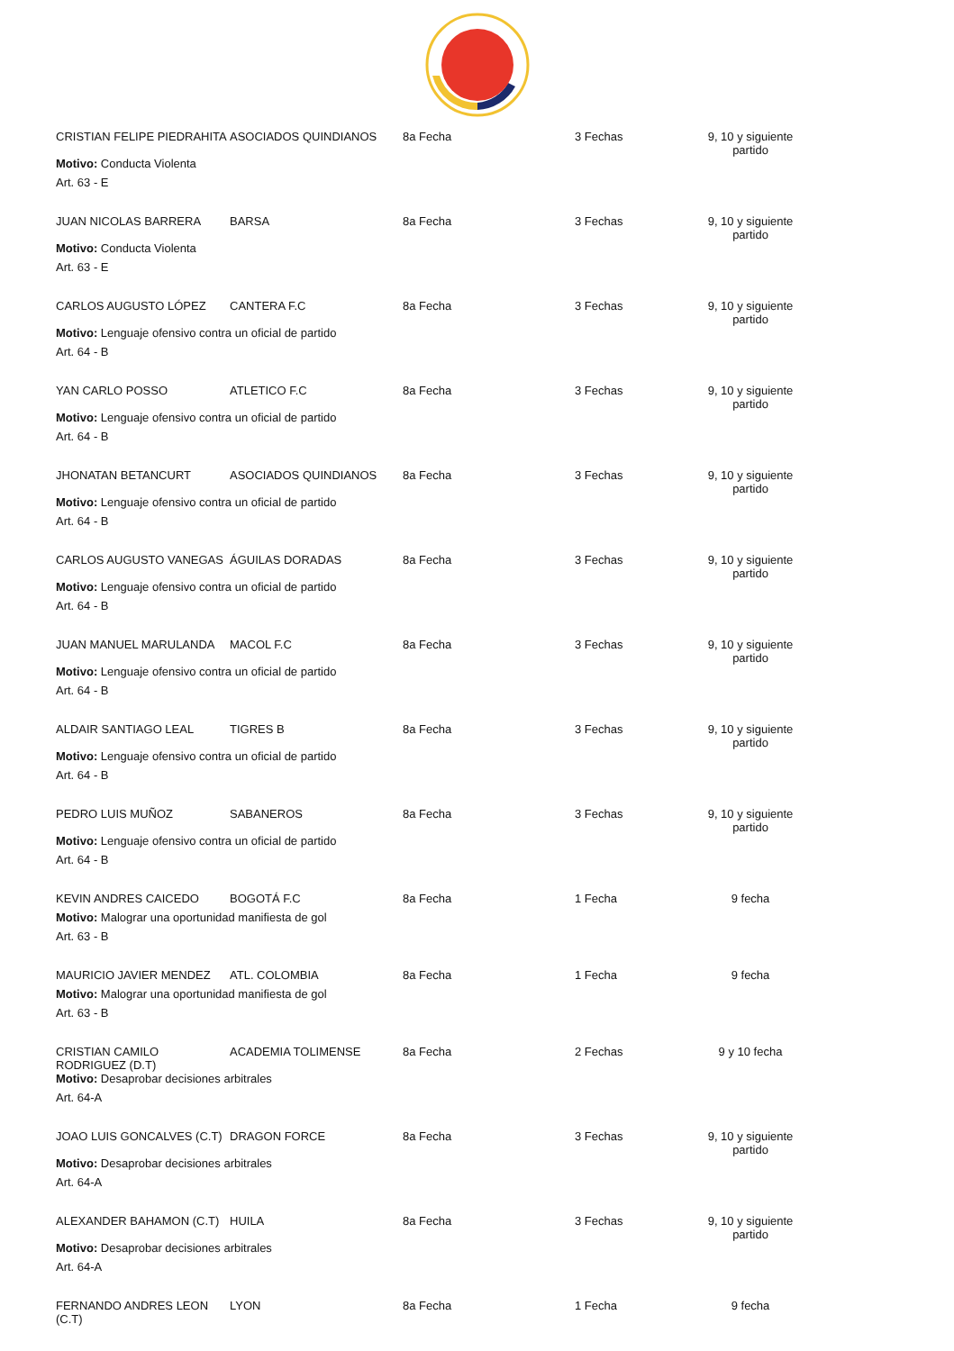| CRISTIAN FELIPE PIEDRAHITA | ASOCIADOS QUINDIANOS | 8a Fecha | 3 Fechas | 9, 10 y siguiente partido |
| Motivo: Conducta Violenta | | | | |
| Art. 63 - E | | | | |
| JUAN NICOLAS BARRERA | BARSA | 8a Fecha | 3 Fechas | 9, 10 y siguiente partido |
| Motivo: Conducta Violenta | | | | |
| Art. 63 - E | | | | |
| CARLOS AUGUSTO LÓPEZ | CANTERA F.C | 8a Fecha | 3 Fechas | 9, 10 y siguiente partido |
| Motivo: Lenguaje ofensivo contra un oficial de partido | | | | |
| Art. 64 - B | | | | |
| YAN CARLO POSSO | ATLETICO F.C | 8a Fecha | 3 Fechas | 9, 10 y siguiente partido |
| Motivo: Lenguaje ofensivo contra un oficial de partido | | | | |
| Art. 64 - B | | | | |
| JHONATAN BETANCURT | ASOCIADOS QUINDIANOS | 8a Fecha | 3 Fechas | 9, 10 y siguiente partido |
| Motivo: Lenguaje ofensivo contra un oficial de partido | | | | |
| Art. 64 - B | | | | |
| CARLOS AUGUSTO VANEGAS | ÁGUILAS DORADAS | 8a Fecha | 3 Fechas | 9, 10 y siguiente partido |
| Motivo: Lenguaje ofensivo contra un oficial de partido | | | | |
| Art. 64 - B | | | | |
| JUAN MANUEL MARULANDA | MACOL F.C | 8a Fecha | 3 Fechas | 9, 10 y siguiente partido |
| Motivo: Lenguaje ofensivo contra un oficial de partido | | | | |
| Art. 64 - B | | | | |
| ALDAIR SANTIAGO LEAL | TIGRES B | 8a Fecha | 3 Fechas | 9, 10 y siguiente partido |
| Motivo: Lenguaje ofensivo contra un oficial de partido | | | | |
| Art. 64 - B | | | | |
| PEDRO LUIS MUÑOZ | SABANEROS | 8a Fecha | 3 Fechas | 9, 10 y siguiente partido |
| Motivo: Lenguaje ofensivo contra un oficial de partido | | | | |
| Art. 64 - B | | | | |
| KEVIN ANDRES CAICEDO | BOGOTÁ F.C | 8a Fecha | 1 Fecha | 9 fecha |
| Motivo: Malograr una oportunidad manifiesta de gol | | | | |
| Art. 63 - B | | | | |
| MAURICIO JAVIER MENDEZ | ATL. COLOMBIA | 8a Fecha | 1 Fecha | 9 fecha |
| Motivo: Malograr una oportunidad manifiesta de gol | | | | |
| Art. 63 - B | | | | |
| CRISTIAN CAMILO RODRIGUEZ (D.T) | ACADEMIA TOLIMENSE | 8a Fecha | 2 Fechas | 9 y 10 fecha |
| Motivo: Desaprobar decisiones arbitrales | | | | |
| Art. 64-A | | | | |
| JOAO LUIS GONCALVES (C.T) | DRAGON FORCE | 8a Fecha | 3 Fechas | 9, 10 y siguiente partido |
| Motivo: Desaprobar decisiones arbitrales | | | | |
| Art. 64-A | | | | |
| ALEXANDER BAHAMON (C.T) | HUILA | 8a Fecha | 3 Fechas | 9, 10 y siguiente partido |
| Motivo: Desaprobar decisiones arbitrales | | | | |
| Art. 64-A | | | | |
| FERNANDO ANDRES LEON (C.T) | LYON | 8a Fecha | 1 Fecha | 9 fecha |